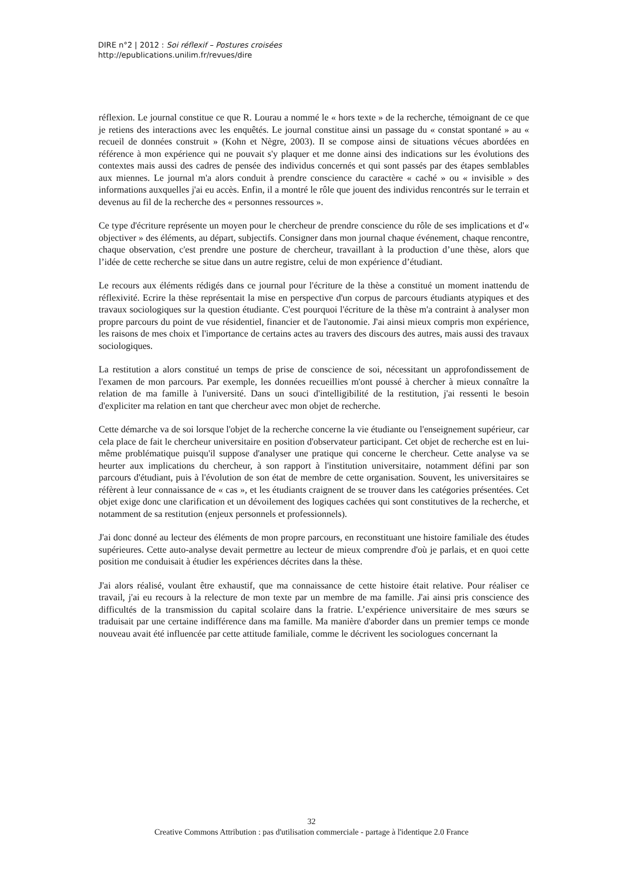DIRE n°2 | 2012 : Soi réflexif – Postures croisées
http://epublications.unilim.fr/revues/dire
réflexion. Le journal constitue ce que R. Lourau a nommé le « hors texte » de la recherche, témoignant de ce que je retiens des interactions avec les enquêtés. Le journal constitue ainsi un passage du « constat spontané » au « recueil de données construit » (Kohn et Nègre, 2003). Il se compose ainsi de situations vécues abordées en référence à mon expérience qui ne pouvait s'y plaquer et me donne ainsi des indications sur les évolutions des contextes mais aussi des cadres de pensée des individus concernés et qui sont passés par des étapes semblables aux miennes. Le journal m'a alors conduit à prendre conscience du caractère « caché » ou « invisible » des informations auxquelles j'ai eu accès. Enfin, il a montré le rôle que jouent des individus rencontrés sur le terrain et devenus au fil de la recherche des « personnes ressources ».
Ce type d'écriture représente un moyen pour le chercheur de prendre conscience du rôle de ses implications et d'« objectiver » des éléments, au départ, subjectifs. Consigner dans mon journal chaque événement, chaque rencontre, chaque observation, c'est prendre une posture de chercheur, travaillant à la production d’une thèse, alors que l’idée de cette recherche se situe dans un autre registre, celui de mon expérience d’étudiant.
Le recours aux éléments rédigés dans ce journal pour l'écriture de la thèse a constitué un moment inattendu de réflexivité. Ecrire la thèse représentait la mise en perspective d'un corpus de parcours étudiants atypiques et des travaux sociologiques sur la question étudiante. C'est pourquoi l'écriture de la thèse m'a contraint à analyser mon propre parcours du point de vue résidentiel, financier et de l'autonomie. J'ai ainsi mieux compris mon expérience, les raisons de mes choix et l'importance de certains actes au travers des discours des autres, mais aussi des travaux sociologiques.
La restitution a alors constitué un temps de prise de conscience de soi, nécessitant un approfondissement de l'examen de mon parcours. Par exemple, les données recueillies m'ont poussé à chercher à mieux connaître la relation de ma famille à l'université. Dans un souci d'intelligibilité de la restitution, j'ai ressenti le besoin d'expliciter ma relation en tant que chercheur avec mon objet de recherche.
Cette démarche va de soi lorsque l'objet de la recherche concerne la vie étudiante ou l'enseignement supérieur, car cela place de fait le chercheur universitaire en position d'observateur participant. Cet objet de recherche est en lui-même problématique puisqu'il suppose d'analyser une pratique qui concerne le chercheur. Cette analyse va se heurter aux implications du chercheur, à son rapport à l'institution universitaire, notamment défini par son parcours d'étudiant, puis à l'évolution de son état de membre de cette organisation. Souvent, les universitaires se réfèrent à leur connaissance de « cas », et les étudiants craignent de se trouver dans les catégories présentées. Cet objet exige donc une clarification et un dévoilement des logiques cachées qui sont constitutives de la recherche, et notamment de sa restitution (enjeux personnels et professionnels).
J'ai donc donné au lecteur des éléments de mon propre parcours, en reconstituant une histoire familiale des études supérieures. Cette auto-analyse devait permettre au lecteur de mieux comprendre d'où je parlais, et en quoi cette position me conduisait à étudier les expériences décrites dans la thèse.
J'ai alors réalisé, voulant être exhaustif, que ma connaissance de cette histoire était relative. Pour réaliser ce travail, j'ai eu recours à la relecture de mon texte par un membre de ma famille. J'ai ainsi pris conscience des difficultés de la transmission du capital scolaire dans la fratrie. L’expérience universitaire de mes sœurs se traduisait par une certaine indifférence dans ma famille. Ma manière d'aborder dans un premier temps ce monde nouveau avait été influencée par cette attitude familiale, comme le décrivent les sociologues concernant la
32
Creative Commons Attribution : pas d'utilisation commerciale - partage à l'identique 2.0 France